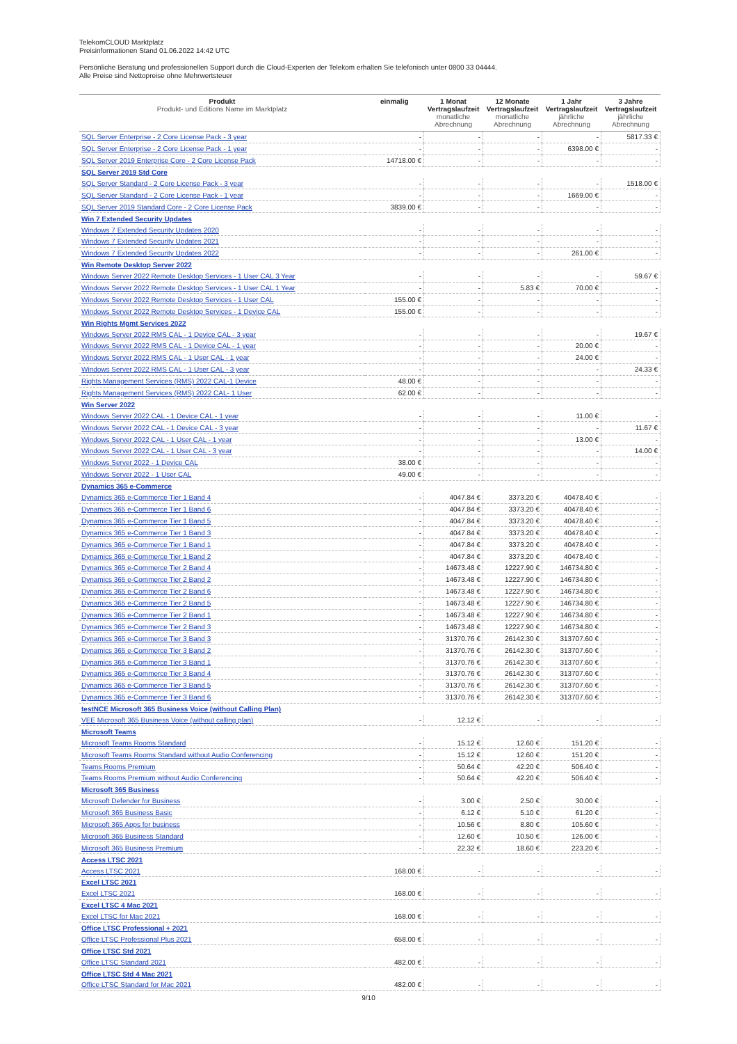TelekomCLOUD Marktplatz
Preisinformationen Stand 01.06.2022 14:42 UTC
Persönliche Beratung und professionellen Support durch die Cloud-Experten der Telekom erhalten Sie telefonisch unter 0800 33 04444.
Alle Preise sind Nettopreise ohne Mehrwertsteuer
| Produkt Produkt- und Editions Name im Marktplatz | einmalig | 1 Monat Vertragslaufzeit monatliche Abrechnung | 12 Monate Vertragslaufzeit monatliche Abrechnung | 1 Jahr Vertragslaufzeit jährliche Abrechnung | 3 Jahre Vertragslaufzeit jährliche Abrechnung |
| --- | --- | --- | --- | --- | --- |
| SQL Server Enterprise - 2 Core License Pack - 3 year | - | - | - | - | 5817.33 € |
| SQL Server Enterprise - 2 Core License Pack - 1 year | - | - | - | 6398.00 € | - |
| SQL Server 2019 Enterprise Core - 2 Core License Pack | 14718.00 € | - | - | - | - |
| SQL Server 2019 Std Core | | | | | |
| SQL Server Standard - 2 Core License Pack - 3 year | - | - | - | - | 1518.00 € |
| SQL Server Standard - 2 Core License Pack - 1 year | - | - | - | 1669.00 € | - |
| SQL Server 2019 Standard Core - 2 Core License Pack | 3839.00 € | - | - | - | - |
| Win 7 Extended Security Updates | | | | | |
| Windows 7 Extended Security Updates 2020 | - | - | - | - | - |
| Windows 7 Extended Security Updates 2021 | - | - | - | - | - |
| Windows 7 Extended Security Updates 2022 | - | - | - | 261.00 € | - |
| Win Remote Desktop Server 2022 | | | | | |
| Windows Server 2022 Remote Desktop Services - 1 User CAL 3 Year | - | - | - | - | 59.67 € |
| Windows Server 2022 Remote Desktop Services - 1 User CAL 1 Year | - | - | 5.83 € | 70.00 € | - |
| Windows Server 2022 Remote Desktop Services - 1 User CAL | 155.00 € | - | - | - | - |
| Windows Server 2022 Remote Desktop Services - 1 Device CAL | 155.00 € | - | - | - | - |
| Win Rights Mgmt Services 2022 | | | | | |
| Windows Server 2022 RMS CAL - 1 Device CAL - 3 year | - | - | - | - | 19.67 € |
| Windows Server 2022 RMS CAL - 1 Device CAL - 1 year | - | - | - | 20.00 € | - |
| Windows Server 2022 RMS CAL - 1 User CAL - 1 year | - | - | - | 24.00 € | - |
| Windows Server 2022 RMS CAL - 1 User CAL - 3 year | - | - | - | - | 24.33 € |
| Rights Management Services (RMS) 2022 CAL-1 Device | 48.00 € | - | - | - | - |
| Rights Management Services (RMS) 2022 CAL- 1 User | 62.00 € | - | - | - | - |
| Win Server 2022 | | | | | |
| Windows Server 2022 CAL - 1 Device CAL - 1 year | - | - | - | 11.00 € | - |
| Windows Server 2022 CAL - 1 Device CAL - 3 year | - | - | - | - | 11.67 € |
| Windows Server 2022 CAL - 1 User CAL - 1 year | - | - | - | 13.00 € | - |
| Windows Server 2022 CAL - 1 User CAL - 3 year | - | - | - | - | 14.00 € |
| Windows Server 2022 - 1 Device CAL | 38.00 € | - | - | - | - |
| Windows Server 2022 - 1 User CAL | 49.00 € | - | - | - | - |
| Dynamics 365 e-Commerce | | | | | |
| Dynamics 365 e-Commerce Tier 1 Band 4 | - | 4047.84 € | 3373.20 € | 40478.40 € | - |
| Dynamics 365 e-Commerce Tier 1 Band 6 | - | 4047.84 € | 3373.20 € | 40478.40 € | - |
| Dynamics 365 e-Commerce Tier 1 Band 5 | - | 4047.84 € | 3373.20 € | 40478.40 € | - |
| Dynamics 365 e-Commerce Tier 1 Band 3 | - | 4047.84 € | 3373.20 € | 40478.40 € | - |
| Dynamics 365 e-Commerce Tier 1 Band 1 | - | 4047.84 € | 3373.20 € | 40478.40 € | - |
| Dynamics 365 e-Commerce Tier 1 Band 2 | - | 4047.84 € | 3373.20 € | 40478.40 € | - |
| Dynamics 365 e-Commerce Tier 2 Band 4 | - | 14673.48 € | 12227.90 € | 146734.80 € | - |
| Dynamics 365 e-Commerce Tier 2 Band 2 | - | 14673.48 € | 12227.90 € | 146734.80 € | - |
| Dynamics 365 e-Commerce Tier 2 Band 6 | - | 14673.48 € | 12227.90 € | 146734.80 € | - |
| Dynamics 365 e-Commerce Tier 2 Band 5 | - | 14673.48 € | 12227.90 € | 146734.80 € | - |
| Dynamics 365 e-Commerce Tier 2 Band 1 | - | 14673.48 € | 12227.90 € | 146734.80 € | - |
| Dynamics 365 e-Commerce Tier 2 Band 3 | - | 14673.48 € | 12227.90 € | 146734.80 € | - |
| Dynamics 365 e-Commerce Tier 3 Band 3 | - | 31370.76 € | 26142.30 € | 313707.60 € | - |
| Dynamics 365 e-Commerce Tier 3 Band 2 | - | 31370.76 € | 26142.30 € | 313707.60 € | - |
| Dynamics 365 e-Commerce Tier 3 Band 1 | - | 31370.76 € | 26142.30 € | 313707.60 € | - |
| Dynamics 365 e-Commerce Tier 3 Band 4 | - | 31370.76 € | 26142.30 € | 313707.60 € | - |
| Dynamics 365 e-Commerce Tier 3 Band 5 | - | 31370.76 € | 26142.30 € | 313707.60 € | - |
| Dynamics 365 e-Commerce Tier 3 Band 6 | - | 31370.76 € | 26142.30 € | 313707.60 € | - |
| testNCE Microsoft 365 Business Voice (without Calling Plan) | | | | | |
| VEE Microsoft 365 Business Voice (without calling plan) | - | 12.12 € | - | - | - |
| Microsoft Teams | | | | | |
| Microsoft Teams Rooms Standard | - | 15.12 € | 12.60 € | 151.20 € | - |
| Microsoft Teams Rooms Standard without Audio Conferencing | - | 15.12 € | 12.60 € | 151.20 € | - |
| Teams Rooms Premium | - | 50.64 € | 42.20 € | 506.40 € | - |
| Teams Rooms Premium without Audio Conferencing | - | 50.64 € | 42.20 € | 506.40 € | - |
| Microsoft 365 Business | | | | | |
| Microsoft Defender for Business | - | 3.00 € | 2.50 € | 30.00 € | - |
| Microsoft 365 Business Basic | - | 6.12 € | 5.10 € | 61.20 € | - |
| Microsoft 365 Apps for business | - | 10.56 € | 8.80 € | 105.60 € | - |
| Microsoft 365 Business Standard | - | 12.60 € | 10.50 € | 126.00 € | - |
| Microsoft 365 Business Premium | - | 22.32 € | 18.60 € | 223.20 € | - |
| Access LTSC 2021 | | | | | |
| Access LTSC 2021 | 168.00 € | - | - | - | - |
| Excel LTSC 2021 | | | | | |
| Excel LTSC 2021 | 168.00 € | - | - | - | - |
| Excel LTSC 4 Mac 2021 | | | | | |
| Excel LTSC for Mac 2021 | 168.00 € | - | - | - | - |
| Office LTSC Professional + 2021 | | | | | |
| Office LTSC Professional Plus 2021 | 658.00 € | - | - | - | - |
| Office LTSC Std 2021 | | | | | |
| Office LTSC Standard 2021 | 482.00 € | - | - | - | - |
| Office LTSC Std 4 Mac 2021 | | | | | |
| Office LTSC Standard for Mac 2021 | 482.00 € | - | - | - | - |
9/10